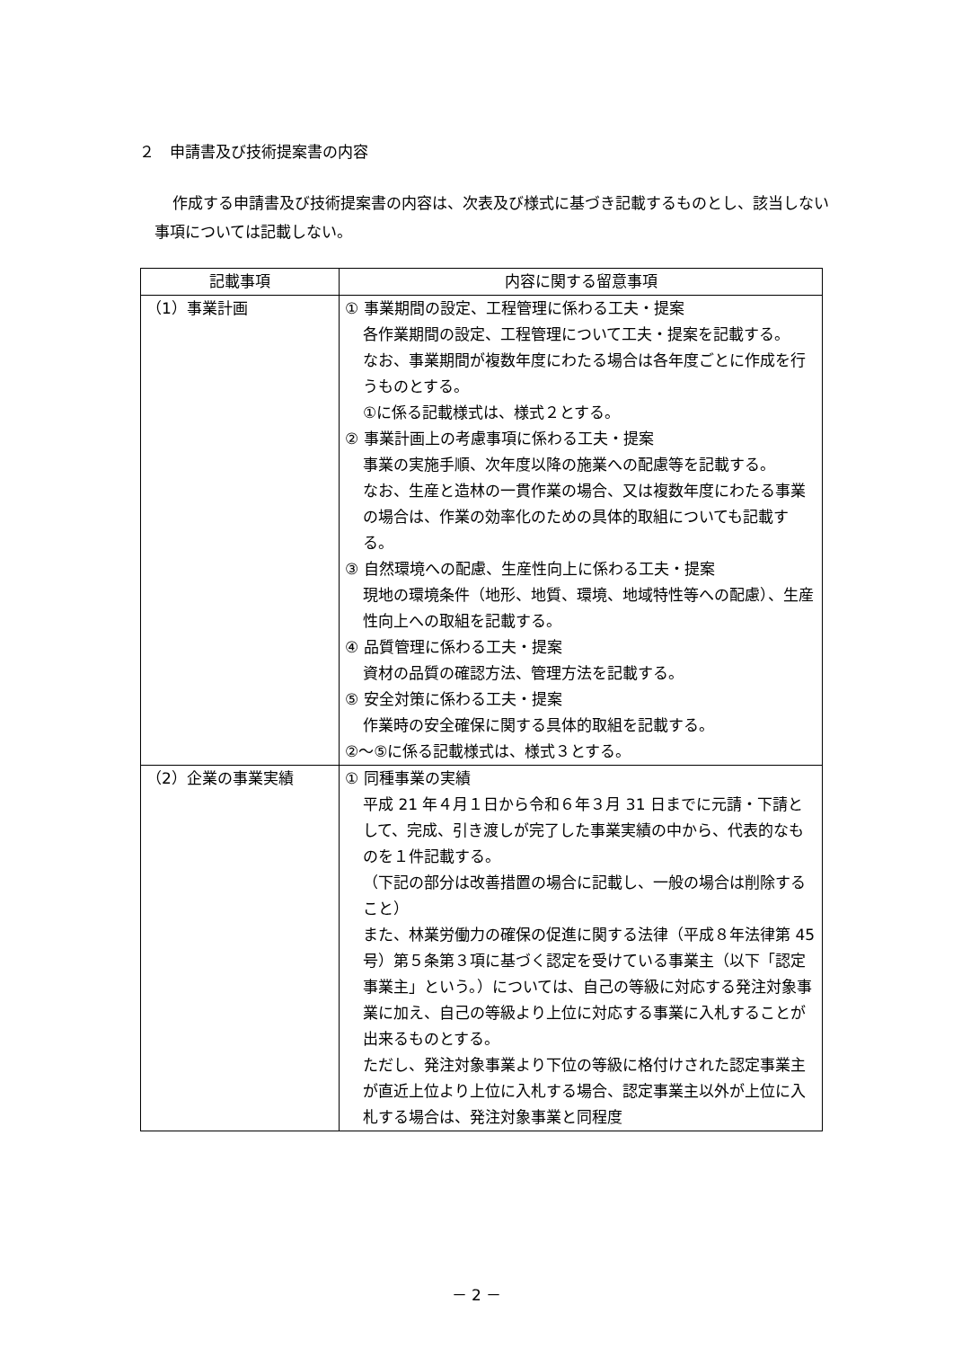２　申請書及び技術提案書の内容
作成する申請書及び技術提案書の内容は、次表及び様式に基づき記載するものとし、該当しない事項については記載しない。
| 記載事項 | 内容に関する留意事項 |
| --- | --- |
| （1）事業計画 | ① 事業期間の設定、工程管理に係わる工夫・提案 各作業期間の設定、工程管理について工夫・提案を記載する。 なお、事業期間が複数年度にわたる場合は各年度ごとに作成を行うものとする。 ①に係る記載様式は、様式２とする。 ② 事業計画上の考慮事項に係わる工夫・提案 事業の実施手順、次年度以降の施業への配慮等を記載する。 なお、生産と造林の一貫作業の場合、又は複数年度にわたる事業の場合は、作業の効率化のための具体的取組についても記載する。 ③ 自然環境への配慮、生産性向上に係わる工夫・提案 現地の環境条件（地形、地質、環境、地域特性等への配慮）、生産性向上への取組を記載する。 ④ 品質管理に係わる工夫・提案 資材の品質の確認方法、管理方法を記載する。 ⑤ 安全対策に係わる工夫・提案 作業時の安全確保に関する具体的取組を記載する。 ②～⑤に係る記載様式は、様式３とする。 |
| （2）企業の事業実績 | ① 同種事業の実績 平成 21 年４月１日から令和６年３月 31 日までに元請・下請として、完成、引き渡しが完了した事業実績の中から、代表的なものを１件記載する。 （下記の部分は改善措置の場合に記載し、一般の場合は削除すること） また、林業労働力の確保の促進に関する法律（平成８年法律第 45 号）第５条第３項に基づく認定を受けている事業主（以下「認定事業主」という。）については、自己の等級に対応する発注対象事業に加え、自己の等級より上位に対応する事業に入札することが出来るものとする。 ただし、発注対象事業より下位の等級に格付けされた認定事業主が直近上位より上位に入札する場合、認定事業主以外が上位に入札する場合は、発注対象事業と同程度 |
－ 2 －